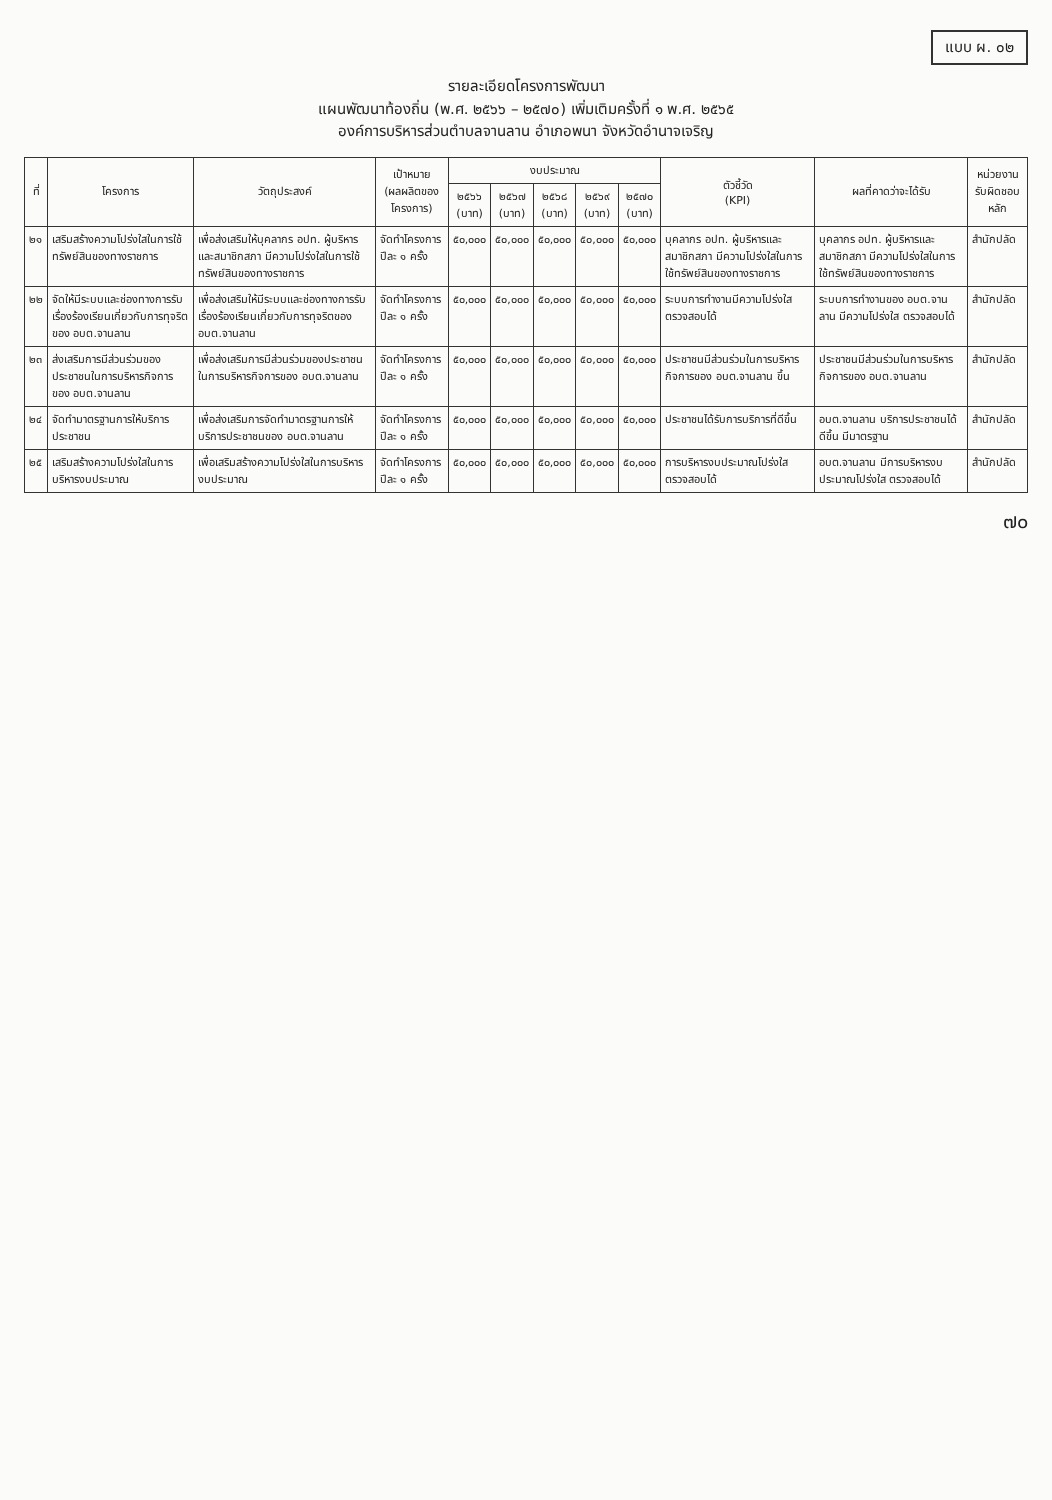แบบ ผ. ๐๒
รายละเอียดโครงการพัฒนา
แผนพัฒนาท้องถิ่น (พ.ศ. ๒๕๖๖ – ๒๕๗๐) เพิ่มเติมครั้งที่ ๑ พ.ศ. ๒๕๖๕
องค์การบริหารส่วนตำบลจานลาน อำเภอพนา จังหวัดอำนาจเจริญ
| ที่ | โครงการ | วัตถุประสงค์ | เป้าหมาย (ผลผลิตของโครงการ) | งบประมาณ | | | | | ตัวชี้วัด (KPI) | ผลที่คาดว่าจะได้รับ | หน่วยงานรับผิดชอบหลัก |
| --- | --- | --- | --- | --- | --- | --- | --- | --- | --- | --- | --- |
| | | | | ๒๕๖๖ (บาท) | ๒๕๖๗ (บาท) | ๒๕๖๘ (บาท) | ๒๕๖๙ (บาท) | ๒๕๗๐ (บาท) | | | |
| ๒๑ | เสริมสร้างความโปร่งใสในการใช้ทรัพย์สินของทางราชการ | เพื่อส่งเสริมให้บุคลากร อปท. ผู้บริหารและสมาชิกสภา มีความโปร่งใสในการใช้ทรัพย์สินของทางราชการ | จัดทำโครงการ ปีละ ๑ ครั้ง | ๕๐,๐๐๐ | ๕๐,๐๐๐ | ๕๐,๐๐๐ | ๕๐,๐๐๐ | ๕๐,๐๐๐ | บุคลากร อปท. ผู้บริหารและสมาชิกสภา มีความโปร่งใสในการใช้ทรัพย์สินของทางราชการ | บุคลากร อปท. ผู้บริหารและสมาชิกสภา มีความโปร่งใสในการใช้ทรัพย์สินของทางราชการ | สำนักปลัด |
| ๒๒ | จัดให้มีระบบและช่องทางการรับเรื่องร้องเรียนเกี่ยวกับการทุจริตของ อบต.จานลาน | เพื่อส่งเสริมให้มีระบบและช่องทางการรับเรื่องร้องเรียนเกี่ยวกับการทุจริตของ อบต.จานลาน | จัดทำโครงการ ปีละ ๑ ครั้ง | ๕๐,๐๐๐ | ๕๐,๐๐๐ | ๕๐,๐๐๐ | ๕๐,๐๐๐ | ๕๐,๐๐๐ | ระบบการทำงานมีความโปร่งใส ตรวจสอบได้ | ระบบการทำงานของ อบต.จานลาน มีความโปร่งใส ตรวจสอบได้ | สำนักปลัด |
| ๒๓ | ส่งเสริมการมีส่วนร่วมของประชาชนในการบริหารกิจการของ อบต.จานลาน | เพื่อส่งเสริมการมีส่วนร่วมของประชาชนในการบริหารกิจการของ อบต.จานลาน | จัดทำโครงการ ปีละ ๑ ครั้ง | ๕๐,๐๐๐ | ๕๐,๐๐๐ | ๕๐,๐๐๐ | ๕๐,๐๐๐ | ๕๐,๐๐๐ | ประชาชนมีส่วนร่วมในการบริหารกิจการของ อบต.จานลาน ขึ้น | ประชาชนมีส่วนร่วมในการบริหารกิจการของ อบต.จานลาน | สำนักปลัด |
| ๒๔ | จัดทำมาตรฐานการให้บริการประชาชน | เพื่อส่งเสริมการจัดทำมาตรฐานการให้บริการประชาชนของ อบต.จานลาน | จัดทำโครงการ ปีละ ๑ ครั้ง | ๕๐,๐๐๐ | ๕๐,๐๐๐ | ๕๐,๐๐๐ | ๕๐,๐๐๐ | ๕๐,๐๐๐ | ประชาชนได้รับการบริการที่ดีขึ้น | อบต.จานลาน บริการประชาชนได้ดีขึ้น มีมาตรฐาน | สำนักปลัด |
| ๒๕ | เสริมสร้างความโปร่งใสในการบริหารงบประมาณ | เพื่อเสริมสร้างความโปร่งใสในการบริหารงบประมาณ | จัดทำโครงการ ปีละ ๑ ครั้ง | ๕๐,๐๐๐ | ๕๐,๐๐๐ | ๕๐,๐๐๐ | ๕๐,๐๐๐ | ๕๐,๐๐๐ | การบริหารงบประมาณโปร่งใส ตรวจสอบได้ | อบต.จานลาน มีการบริหารงบประมาณโปร่งใส ตรวจสอบได้ | สำนักปลัด |
๗๐